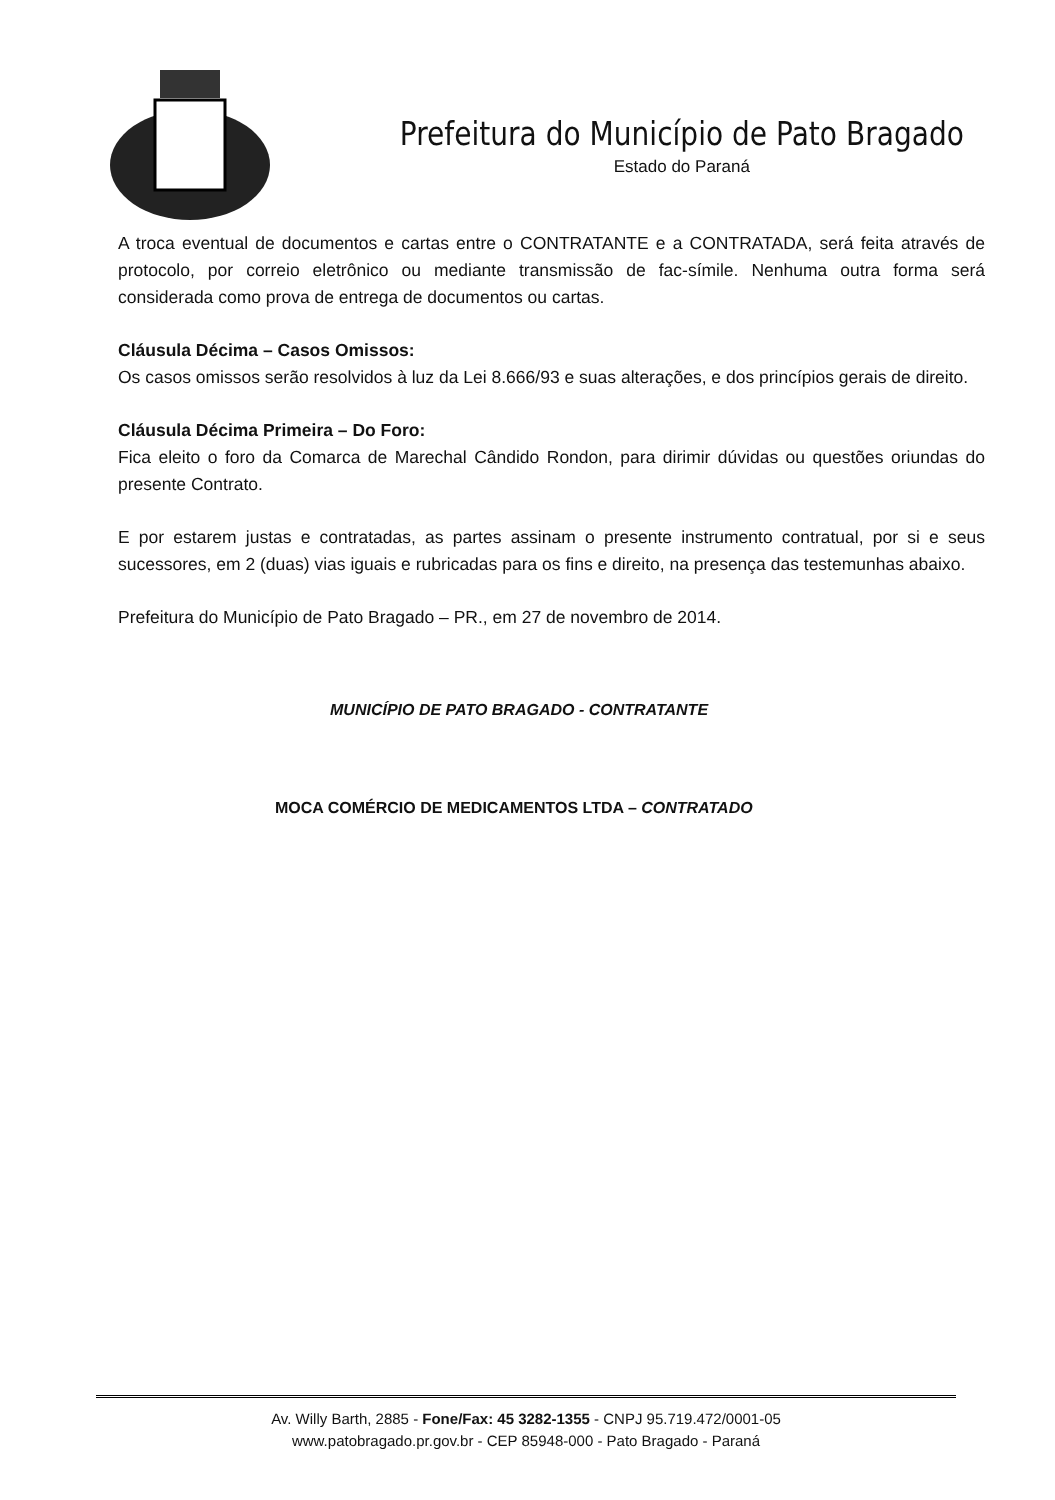Prefeitura do Município de Pato Bragado
Estado do Paraná
A troca eventual de documentos e cartas entre o CONTRATANTE e a CONTRATADA, será feita através de protocolo, por correio eletrônico ou mediante transmissão de fac-símile. Nenhuma outra forma será considerada como prova de entrega de documentos ou cartas.
Cláusula Décima – Casos Omissos:
Os casos omissos serão resolvidos à luz da Lei 8.666/93 e suas alterações, e dos princípios gerais de direito.
Cláusula Décima Primeira – Do Foro:
Fica eleito o foro da Comarca de Marechal Cândido Rondon, para dirimir dúvidas ou questões oriundas do presente Contrato.
E por estarem justas e contratadas, as partes assinam o presente instrumento contratual, por si e seus sucessores, em 2 (duas) vias iguais e rubricadas para os fins e direito, na presença das testemunhas abaixo.
Prefeitura do Município de Pato Bragado – PR., em 27 de novembro de 2014.
MUNICÍPIO DE PATO BRAGADO - CONTRATANTE
MOCA COMÉRCIO DE MEDICAMENTOS LTDA – CONTRATADO
Av. Willy Barth, 2885 - Fone/Fax: 45 3282-1355 - CNPJ 95.719.472/0001-05
www.patobragado.pr.gov.br - CEP 85948-000 - Pato Bragado - Paraná